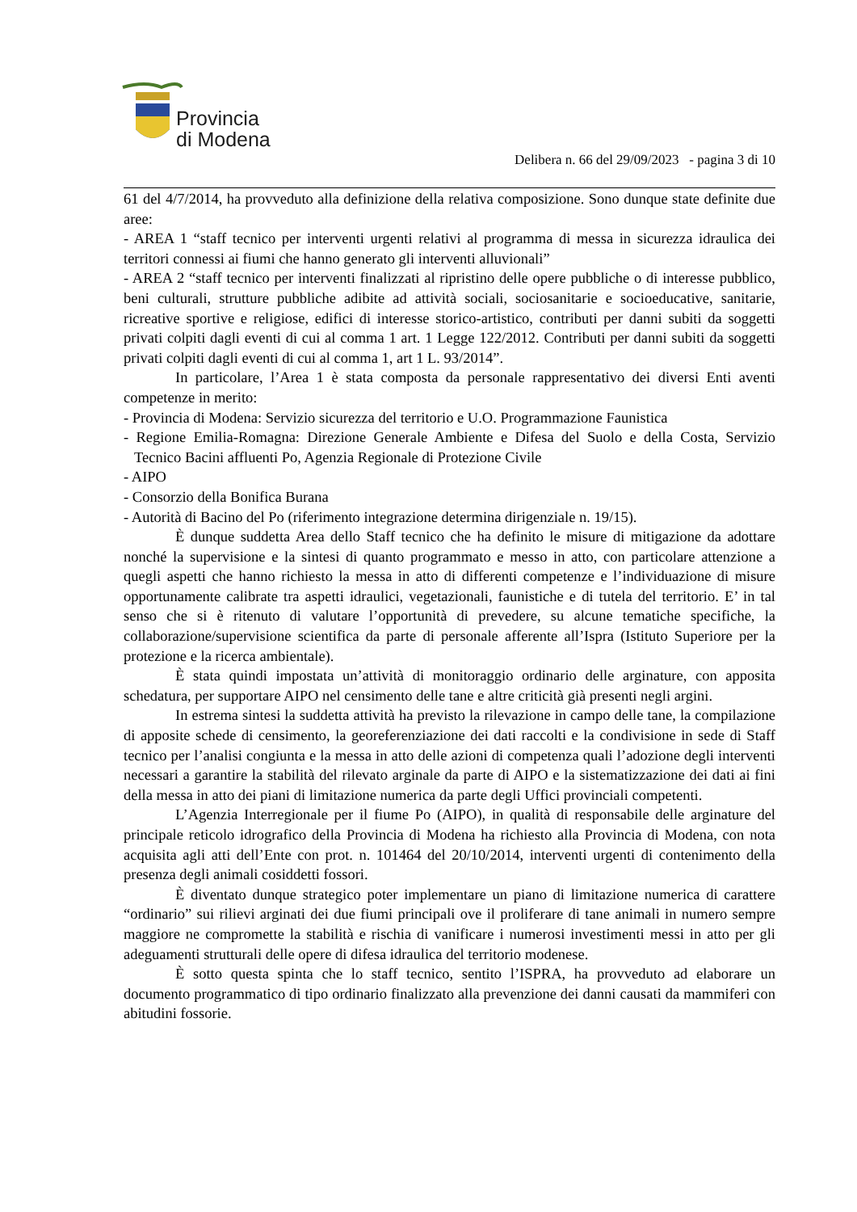Provincia
di Modena
Delibera n. 66 del 29/09/2023 - pagina 3 di 10
61 del 4/7/2014, ha provveduto alla definizione della relativa composizione. Sono dunque state definite due aree:
- AREA 1 “staff tecnico per interventi urgenti relativi al programma di messa in sicurezza idraulica dei territori connessi ai fiumi che hanno generato gli interventi alluvionali”
- AREA 2 “staff tecnico per interventi finalizzati al ripristino delle opere pubbliche o di interesse pubblico, beni culturali, strutture pubbliche adibite ad attività sociali, sociosanitarie e socioeducative, sanitarie, ricreative sportive e religiose, edifici di interesse storico-artistico, contributi per danni subiti da soggetti privati colpiti dagli eventi di cui al comma 1 art. 1 Legge 122/2012. Contributi per danni subiti da soggetti privati colpiti dagli eventi di cui al comma 1, art 1 L. 93/2014”.
In particolare, l’Area 1 è stata composta da personale rappresentativo dei diversi Enti aventi competenze in merito:
- Provincia di Modena: Servizio sicurezza del territorio e U.O. Programmazione Faunistica
- Regione Emilia-Romagna: Direzione Generale Ambiente e Difesa del Suolo e della Costa, Servizio Tecnico Bacini affluenti Po, Agenzia Regionale di Protezione Civile
- AIPO
- Consorzio della Bonifica Burana
- Autorità di Bacino del Po (riferimento integrazione determina dirigenziale n. 19/15).
È dunque suddetta Area dello Staff tecnico che ha definito le misure di mitigazione da adottare nonché la supervisione e la sintesi di quanto programmato e messo in atto, con particolare attenzione a quegli aspetti che hanno richiesto la messa in atto di differenti competenze e l’individuazione di misure opportunamente calibrate tra aspetti idraulici, vegetazionali, faunistiche e di tutela del territorio. E’ in tal senso che si è ritenuto di valutare l’opportunità di prevedere, su alcune tematiche specifiche, la collaborazione/supervisione scientifica da parte di personale afferente all’Ispra (Istituto Superiore per la protezione e la ricerca ambientale).
È stata quindi impostata un’attività di monitoraggio ordinario delle arginature, con apposita schedatura, per supportare AIPO nel censimento delle tane e altre criticità già presenti negli argini.
In estrema sintesi la suddetta attività ha previsto la rilevazione in campo delle tane, la compilazione di apposite schede di censimento, la georeferenziazione dei dati raccolti e la condivisione in sede di Staff tecnico per l’analisi congiunta e la messa in atto delle azioni di competenza quali l’adozione degli interventi necessari a garantire la stabilità del rilevato arginale da parte di AIPO e la sistematizzazione dei dati ai fini della messa in atto dei piani di limitazione numerica da parte degli Uffici provinciali competenti.
L’Agenzia Interregionale per il fiume Po (AIPO), in qualità di responsabile delle arginature del principale reticolo idrografico della Provincia di Modena ha richiesto alla Provincia di Modena, con nota acquisita agli atti dell’Ente con prot. n. 101464 del 20/10/2014, interventi urgenti di contenimento della presenza degli animali cosiddetti fossori.
È diventato dunque strategico poter implementare un piano di limitazione numerica di carattere “ordinario” sui rilievi arginati dei due fiumi principali ove il proliferare di tane animali in numero sempre maggiore ne compromette la stabilità e rischia di vanificare i numerosi investimenti messi in atto per gli adeguamenti strutturali delle opere di difesa idraulica del territorio modenese.
È sotto questa spinta che lo staff tecnico, sentito l’ISPRA, ha provveduto ad elaborare un documento programmatico di tipo ordinario finalizzato alla prevenzione dei danni causati da mammiferi con abitudini fossorie.